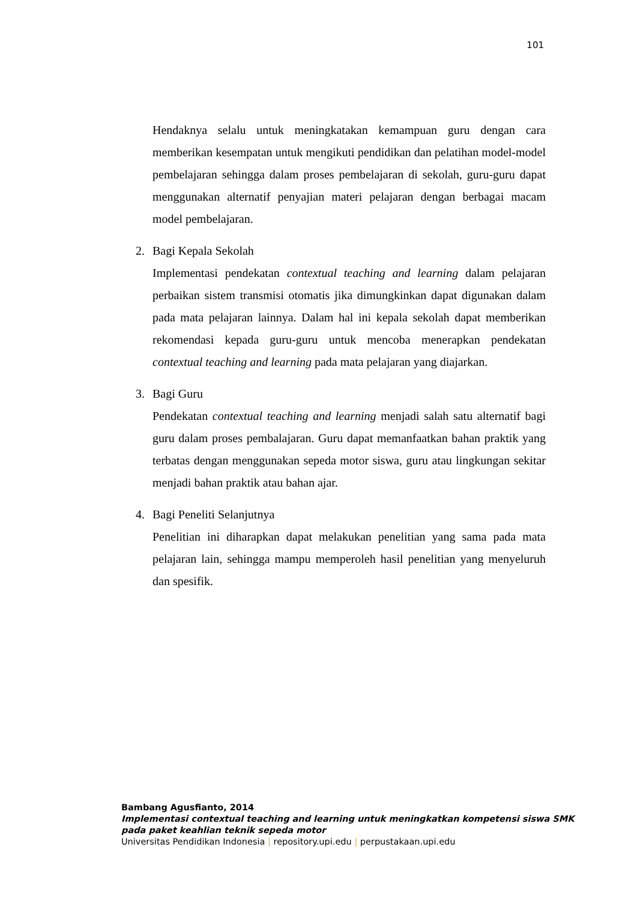101
Hendaknya selalu untuk meningkatakan kemampuan guru dengan cara memberikan kesempatan untuk mengikuti pendidikan dan pelatihan model-model pembelajaran sehingga dalam proses pembelajaran di sekolah, guru-guru dapat menggunakan alternatif penyajian materi pelajaran dengan berbagai macam model pembelajaran.
2. Bagi Kepala Sekolah
Implementasi pendekatan contextual teaching and learning dalam pelajaran perbaikan sistem transmisi otomatis jika dimungkinkan dapat digunakan dalam pada mata pelajaran lainnya. Dalam hal ini kepala sekolah dapat memberikan rekomendasi kepada guru-guru untuk mencoba menerapkan pendekatan contextual teaching and learning pada mata pelajaran yang diajarkan.
3. Bagi Guru
Pendekatan contextual teaching and learning menjadi salah satu alternatif bagi guru dalam proses pembalajaran. Guru dapat memanfaatkan bahan praktik yang terbatas dengan menggunakan sepeda motor siswa, guru atau lingkungan sekitar menjadi bahan praktik atau bahan ajar.
4. Bagi Peneliti Selanjutnya
Penelitian ini diharapkan dapat melakukan penelitian yang sama pada mata pelajaran lain, sehingga mampu memperoleh hasil penelitian yang menyeluruh dan spesifik.
Bambang Agusfianto, 2014
Implementasi contextual teaching and learning untuk meningkatkan kompetensi siswa SMK
pada paket keahlian teknik sepeda motor
Universitas Pendidikan Indonesia | repository.upi.edu | perpustakaan.upi.edu